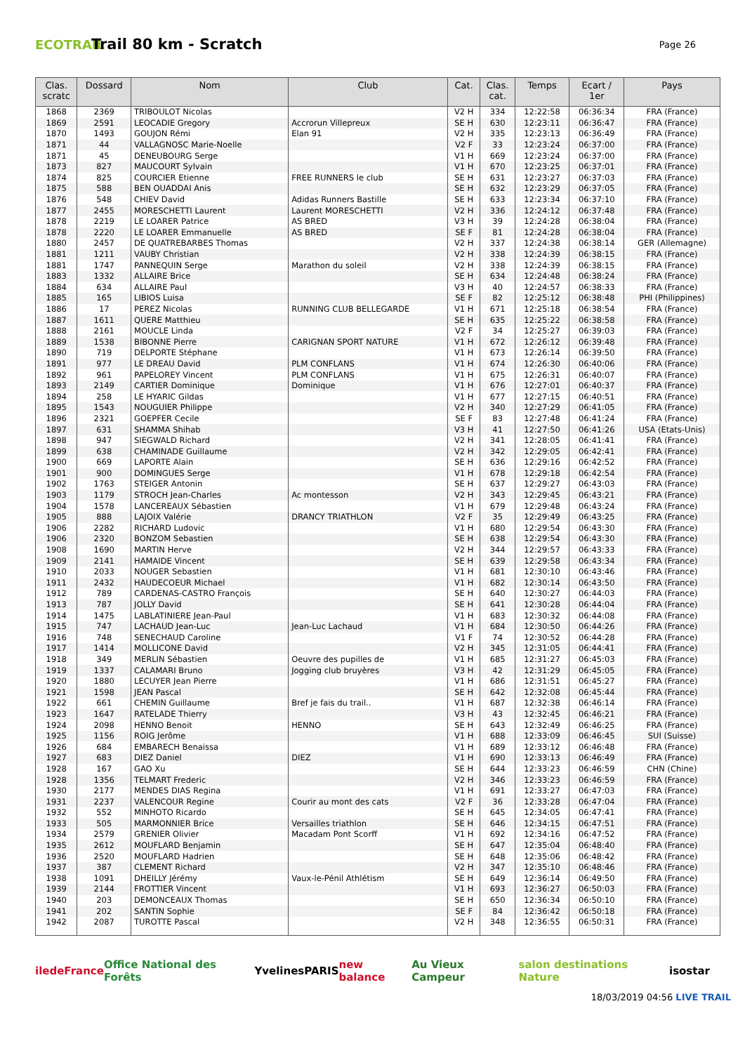ECOTRAIL
Trail 80 km - Scratch
Page 26
| Clas. scratc | Dossard | Nom | Club | Cat. | Clas. cat. | Temps | Ecart / 1er | Pays |
| --- | --- | --- | --- | --- | --- | --- | --- | --- |
| 1868 | 2369 | TRIBOULOT Nicolas | | V2 H | 334 | 12:22:58 | 06:36:34 | FRA (France) |
| 1869 | 2591 | LEOCADIE Gregory | Accrorun Villepreux | SE H | 630 | 12:23:11 | 06:36:47 | FRA (France) |
| 1870 | 1493 | GOUJON Rémi | Elan 91 | V2 H | 335 | 12:23:13 | 06:36:49 | FRA (France) |
| 1871 | 44 | VALLAGNOSC Marie-Noelle | | V2 F | 33 | 12:23:24 | 06:37:00 | FRA (France) |
| 1871 | 45 | DENEUBOURG Serge | | V1 H | 669 | 12:23:24 | 06:37:00 | FRA (France) |
| 1873 | 827 | MAUCOURT Sylvain | | V1 H | 670 | 12:23:25 | 06:37:01 | FRA (France) |
| 1874 | 825 | COURCIER Etienne | FREE RUNNERS le club | SE H | 631 | 12:23:27 | 06:37:03 | FRA (France) |
| 1875 | 588 | BEN OUADDAI Anis | | SE H | 632 | 12:23:29 | 06:37:05 | FRA (France) |
| 1876 | 548 | CHIEV David | Adidas Runners Bastille | SE H | 633 | 12:23:34 | 06:37:10 | FRA (France) |
| 1877 | 2455 | MORESCHETTI Laurent | Laurent MORESCHETTI | V2 H | 336 | 12:24:12 | 06:37:48 | FRA (France) |
| 1878 | 2219 | LE LOARER Patrice | AS BRED | V3 H | 39 | 12:24:28 | 06:38:04 | FRA (France) |
| 1878 | 2220 | LE LOARER Emmanuelle | AS BRED | SE F | 81 | 12:24:28 | 06:38:04 | FRA (France) |
| 1880 | 2457 | DE QUATREBARBES Thomas | | V2 H | 337 | 12:24:38 | 06:38:14 | GER (Allemagne) |
| 1881 | 1211 | VAUBY Christian | | V2 H | 338 | 12:24:39 | 06:38:15 | FRA (France) |
| 1881 | 1747 | PANNEQUIN Serge | Marathon du soleil | V2 H | 338 | 12:24:39 | 06:38:15 | FRA (France) |
| 1883 | 1332 | ALLAIRE Brice | | SE H | 634 | 12:24:48 | 06:38:24 | FRA (France) |
| 1884 | 634 | ALLAIRE Paul | | V3 H | 40 | 12:24:57 | 06:38:33 | FRA (France) |
| 1885 | 165 | LIBIOS Luisa | | SE F | 82 | 12:25:12 | 06:38:48 | PHI (Philippines) |
| 1886 | 17 | PEREZ Nicolas | RUNNING CLUB BELLEGARDE | V1 H | 671 | 12:25:18 | 06:38:54 | FRA (France) |
| 1887 | 1611 | QUERE Matthieu | | SE H | 635 | 12:25:22 | 06:38:58 | FRA (France) |
| 1888 | 2161 | MOUCLE Linda | | V2 F | 34 | 12:25:27 | 06:39:03 | FRA (France) |
| 1889 | 1538 | BIBONNE Pierre | CARIGNAN SPORT NATURE | V1 H | 672 | 12:26:12 | 06:39:48 | FRA (France) |
| 1890 | 719 | DELPORTE Stéphane | | V1 H | 673 | 12:26:14 | 06:39:50 | FRA (France) |
| 1891 | 977 | LE DREAU David | PLM CONFLANS | V1 H | 674 | 12:26:30 | 06:40:06 | FRA (France) |
| 1892 | 961 | PAPELOREY Vincent | PLM CONFLANS | V1 H | 675 | 12:26:31 | 06:40:07 | FRA (France) |
| 1893 | 2149 | CARTIER Dominique | Dominique | V1 H | 676 | 12:27:01 | 06:40:37 | FRA (France) |
| 1894 | 258 | LE HYARIC Gildas | | V1 H | 677 | 12:27:15 | 06:40:51 | FRA (France) |
| 1895 | 1543 | NOUGUIER Philippe | | V2 H | 340 | 12:27:29 | 06:41:05 | FRA (France) |
| 1896 | 2321 | GOEPFER Cecile | | SE F | 83 | 12:27:48 | 06:41:24 | FRA (France) |
| 1897 | 631 | SHAMMA Shihab | | V3 H | 41 | 12:27:50 | 06:41:26 | USA (Etats-Unis) |
| 1898 | 947 | SIEGWALD Richard | | V2 H | 341 | 12:28:05 | 06:41:41 | FRA (France) |
| 1899 | 638 | CHAMINADE Guillaume | | V2 H | 342 | 12:29:05 | 06:42:41 | FRA (France) |
| 1900 | 669 | LAPORTE Alain | | SE H | 636 | 12:29:16 | 06:42:52 | FRA (France) |
| 1901 | 900 | DOMINGUES Serge | | V1 H | 678 | 12:29:18 | 06:42:54 | FRA (France) |
| 1902 | 1763 | STEIGER Antonin | | SE H | 637 | 12:29:27 | 06:43:03 | FRA (France) |
| 1903 | 1179 | STROCH Jean-Charles | Ac montesson | V2 H | 343 | 12:29:45 | 06:43:21 | FRA (France) |
| 1904 | 1578 | LANCEREAUX Sébastien | | V1 H | 679 | 12:29:48 | 06:43:24 | FRA (France) |
| 1905 | 888 | LAJOIX Valérie | DRANCY TRIATHLON | V2 F | 35 | 12:29:49 | 06:43:25 | FRA (France) |
| 1906 | 2282 | RICHARD Ludovic | | V1 H | 680 | 12:29:54 | 06:43:30 | FRA (France) |
| 1906 | 2320 | BONZOM Sebastien | | SE H | 638 | 12:29:54 | 06:43:30 | FRA (France) |
| 1908 | 1690 | MARTIN Herve | | V2 H | 344 | 12:29:57 | 06:43:33 | FRA (France) |
| 1909 | 2141 | HAMAIDE Vincent | | SE H | 639 | 12:29:58 | 06:43:34 | FRA (France) |
| 1910 | 2033 | NOUGER Sebastien | | V1 H | 681 | 12:30:10 | 06:43:46 | FRA (France) |
| 1911 | 2432 | HAUDECOEUR Michael | | V1 H | 682 | 12:30:14 | 06:43:50 | FRA (France) |
| 1912 | 789 | CARDENAS-CASTRO François | | SE H | 640 | 12:30:27 | 06:44:03 | FRA (France) |
| 1913 | 787 | JOLLY David | | SE H | 641 | 12:30:28 | 06:44:04 | FRA (France) |
| 1914 | 1475 | LABLATINIERE Jean-Paul | | V1 H | 683 | 12:30:32 | 06:44:08 | FRA (France) |
| 1915 | 747 | LACHAUD Jean-Luc | Jean-Luc Lachaud | V1 H | 684 | 12:30:50 | 06:44:26 | FRA (France) |
| 1916 | 748 | SENECHAUD Caroline | | V1 F | 74 | 12:30:52 | 06:44:28 | FRA (France) |
| 1917 | 1414 | MOLLICONE David | | V2 H | 345 | 12:31:05 | 06:44:41 | FRA (France) |
| 1918 | 349 | MERLIN Sébastien | Oeuvre des pupilles de | V1 H | 685 | 12:31:27 | 06:45:03 | FRA (France) |
| 1919 | 1337 | CALAMARI Bruno | Jogging club bruyères | V3 H | 42 | 12:31:29 | 06:45:05 | FRA (France) |
| 1920 | 1880 | LECUYER Jean Pierre | | V1 H | 686 | 12:31:51 | 06:45:27 | FRA (France) |
| 1921 | 1598 | JEAN Pascal | | SE H | 642 | 12:32:08 | 06:45:44 | FRA (France) |
| 1922 | 661 | CHEMIN Guillaume | Bref je fais du trail.. | V1 H | 687 | 12:32:38 | 06:46:14 | FRA (France) |
| 1923 | 1647 | RATELADE Thierry | | V3 H | 43 | 12:32:45 | 06:46:21 | FRA (France) |
| 1924 | 2098 | HENNO Benoit | HENNO | SE H | 643 | 12:32:49 | 06:46:25 | FRA (France) |
| 1925 | 1156 | ROIG Jerôme | | V1 H | 688 | 12:33:09 | 06:46:45 | SUI (Suisse) |
| 1926 | 684 | EMBARECH Benaissa | | V1 H | 689 | 12:33:12 | 06:46:48 | FRA (France) |
| 1927 | 683 | DIEZ Daniel | DIEZ | V1 H | 690 | 12:33:13 | 06:46:49 | FRA (France) |
| 1928 | 167 | GAO Xu | | SE H | 644 | 12:33:23 | 06:46:59 | CHN (Chine) |
| 1928 | 1356 | TELMART Frederic | | V2 H | 346 | 12:33:23 | 06:46:59 | FRA (France) |
| 1930 | 2177 | MENDES DIAS Regina | | V1 H | 691 | 12:33:27 | 06:47:03 | FRA (France) |
| 1931 | 2237 | VALENCOUR Regine | Courir au mont des cats | V2 F | 36 | 12:33:28 | 06:47:04 | FRA (France) |
| 1932 | 552 | MINHOTO Ricardo | | SE H | 645 | 12:34:05 | 06:47:41 | FRA (France) |
| 1933 | 505 | MARMONNIER Brice | Versailles triathlon | SE H | 646 | 12:34:15 | 06:47:51 | FRA (France) |
| 1934 | 2579 | GRENIER Olivier | Macadam Pont Scorff | V1 H | 692 | 12:34:16 | 06:47:52 | FRA (France) |
| 1935 | 2612 | MOUFLARD Benjamin | | SE H | 647 | 12:35:04 | 06:48:40 | FRA (France) |
| 1936 | 2520 | MOUFLARD Hadrien | | SE H | 648 | 12:35:06 | 06:48:42 | FRA (France) |
| 1937 | 387 | CLEMENT Richard | | V2 H | 347 | 12:35:10 | 06:48:46 | FRA (France) |
| 1938 | 1091 | DHEILLY Jérémy | Vaux-le-Pénil Athlétism | SE H | 649 | 12:36:14 | 06:49:50 | FRA (France) |
| 1939 | 2144 | FROTTIER Vincent | | V1 H | 693 | 12:36:27 | 06:50:03 | FRA (France) |
| 1940 | 203 | DEMONCEAUX Thomas | | SE H | 650 | 12:36:34 | 06:50:10 | FRA (France) |
| 1941 | 202 | SANTIN Sophie | | SE F | 84 | 12:36:42 | 06:50:18 | FRA (France) |
| 1942 | 2087 | TUROTTE Pascal | | V2 H | 348 | 12:36:55 | 06:50:31 | FRA (France) |
iledeFrance Office National des Forêts Yvelines PARIS new balance Au Vieux Campeur salon destinations Nature isostar
18/03/2019 04:56 LIVE TRAIL